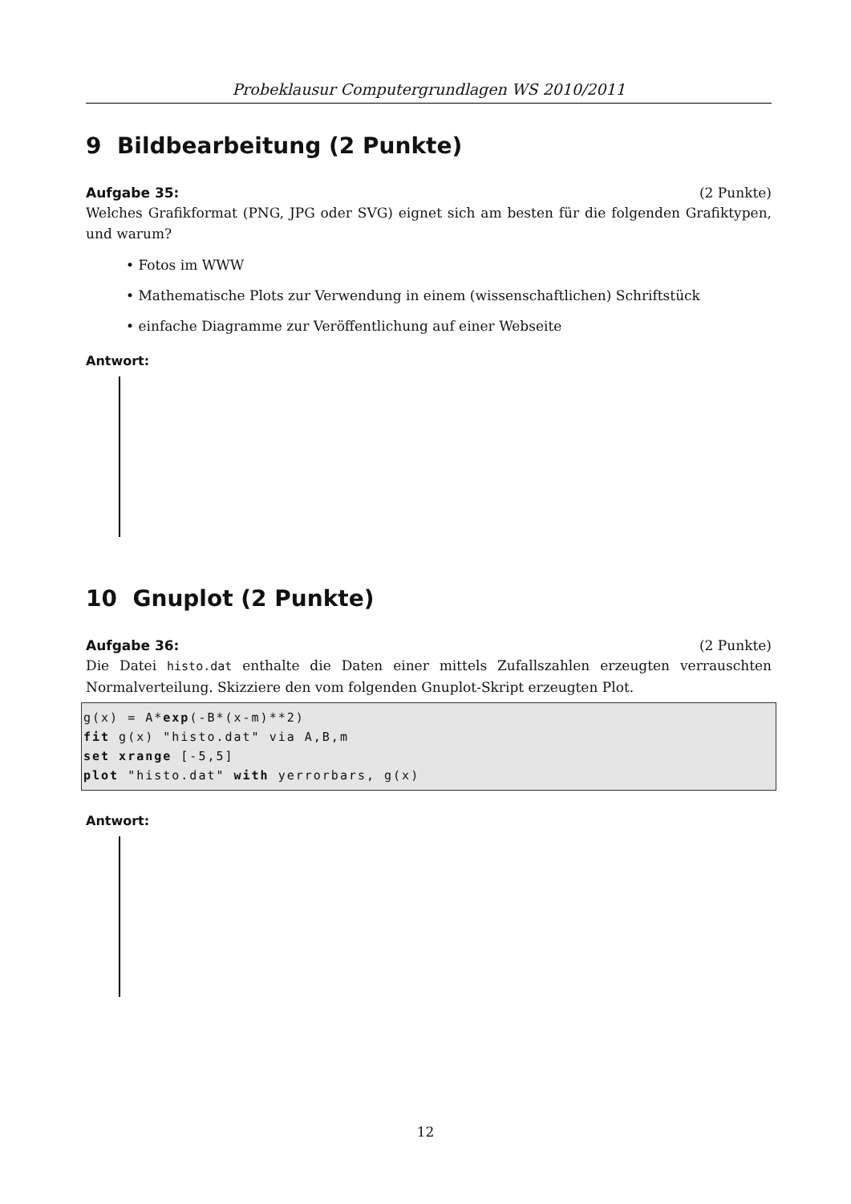Probeklausur Computergrundlagen WS 2010/2011
9 Bildbearbeitung (2 Punkte)
Aufgabe 35: (2 Punkte)
Welches Grafikformat (PNG, JPG oder SVG) eignet sich am besten für die folgenden Grafiktypen, und warum?
• Fotos im WWW
• Mathematische Plots zur Verwendung in einem (wissenschaftlichen) Schriftstück
• einfache Diagramme zur Veröffentlichung auf einer Webseite
Antwort:
10 Gnuplot (2 Punkte)
Aufgabe 36: (2 Punkte)
Die Datei histo.dat enthalte die Daten einer mittels Zufallszahlen erzeugten verrauschten Normalverteilung. Skizziere den vom folgenden Gnuplot-Skript erzeugten Plot.
g(x) = A*exp(-B*(x-m)**2)
fit g(x) "histo.dat" via A,B,m
set xrange [-5,5]
plot "histo.dat" with yerrorbars, g(x)
Antwort:
12